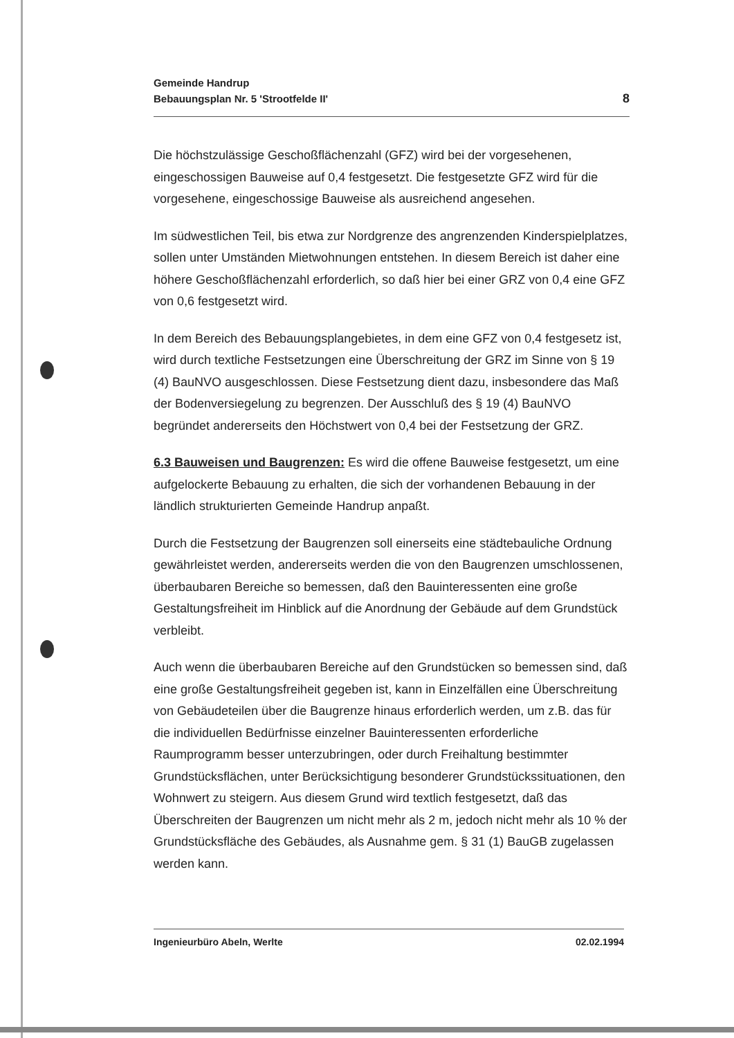Gemeinde Handrup
Bebauungsplan Nr. 5 'Strootfelde II'
8
Die höchstzulässige Geschoßflächenzahl (GFZ) wird bei der vorgesehenen, eingeschossigen Bauweise auf 0,4 festgesetzt. Die festgesetzte GFZ wird für die vorgesehene, eingeschossige Bauweise als ausreichend angesehen.
Im südwestlichen Teil, bis etwa zur Nordgrenze des angrenzenden Kinder­spielplatzes, sollen unter Umständen Mietwohnungen entstehen. In diesem Bereich ist daher eine höhere Geschoßflächenzahl erforderlich, so daß hier bei einer GRZ von 0,4 eine GFZ von 0,6 festgesetzt wird.
In dem Bereich des Bebauungsplangebietes, in dem eine GFZ von 0,4 fest­gesetz ist, wird durch textliche Festsetzungen eine Überschreitung der GRZ im Sinne von § 19 (4) BauNVO ausgeschlossen. Diese Festsetzung dient da­zu, insbesondere das Maß der Bodenversiegelung zu begrenzen. Der Aus­schluß des § 19 (4) BauNVO begründet andererseits den Höchstwert von 0,4 bei der Festsetzung der GRZ.
6.3 Bauweisen und Baugrenzen: Es wird die offene Bauweise festgesetzt, um eine aufgelockerte Bebauung zu erhalten, die sich der vorhandenen Be­bauung in der ländlich strukturierten Gemeinde Handrup anpaßt.
Durch die Festsetzung der Baugrenzen soll einerseits eine städtebauliche Ordnung gewährleistet werden, andererseits werden die von den Baugrenzen umschlossenen, überbaubaren Bereiche so bemessen, daß den Bauinteres­senten eine große Gestaltungsfreiheit im Hinblick auf die Anordnung der Ge­bäude auf dem Grundstück verbleibt.
Auch wenn die überbaubaren Bereiche auf den Grundstücken so bemessen sind, daß eine große Gestaltungsfreiheit gegeben ist, kann in Einzelfällen eine Überschreitung von Gebäudeteilen über die Baugrenze hinaus erforderlich werden, um z.B. das für die individuellen Bedürfnisse einzelner Bauinteres­senten erforderliche Raumprogramm besser unterzubringen, oder durch Freihaltung bestimmter Grundstücksflächen, unter Berücksichtigung beson­derer Grundstückssituationen, den Wohnwert zu steigern. Aus diesem Grund wird textlich festgesetzt, daß das Überschreiten der Baugrenzen um nicht mehr als 2 m, jedoch nicht mehr als 10 % der Grundstücksfläche des Ge­bäudes, als Ausnahme gem. § 31 (1) BauGB zugelassen werden kann.
Ingenieurbüro Abeln, Werlte 02.02.1994